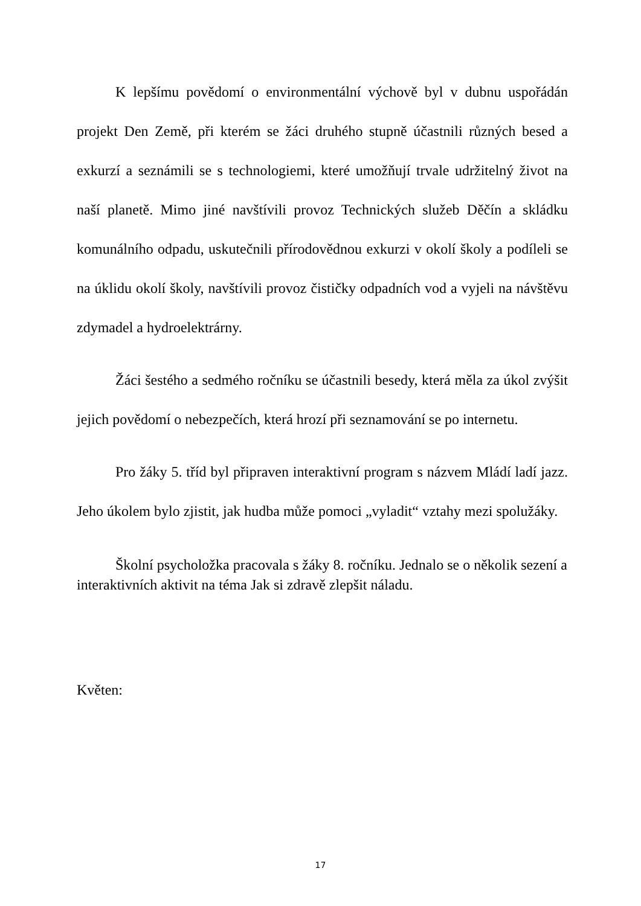K lepšímu povědomí o environmentální výchově byl v dubnu uspořádán projekt Den Země, při kterém se žáci druhého stupně účastnili různých besed a exkurzí a seznámili se s technologiemi, které umožňují trvale udržitelný život na naší planetě. Mimo jiné navštívili provoz Technických služeb Děčín a skládku komunálního odpadu, uskutečnili přírodovědnou exkurzi v okolí školy a podíleli se na úklidu okolí školy, navštívili provoz čističky odpadních vod a vyjeli na návštěvu zdymadel a hydroelektrárny.
Žáci šestého a sedmého ročníku se účastnili besedy, která měla za úkol zvýšit jejich povědomí o nebezpečích, která hrozí při seznamování se po internetu.
Pro žáky 5. tříd byl připraven interaktivní program s názvem Mládí ladí jazz. Jeho úkolem bylo zjistit, jak hudba může pomoci „vyladit“ vztahy mezi spolužáky.
Školní psycholožka pracovala s žáky 8. ročníku. Jednalo se o několik sezení a interaktivních aktivit na téma Jak si zdravě zlepšit náladu.
Květen:
17